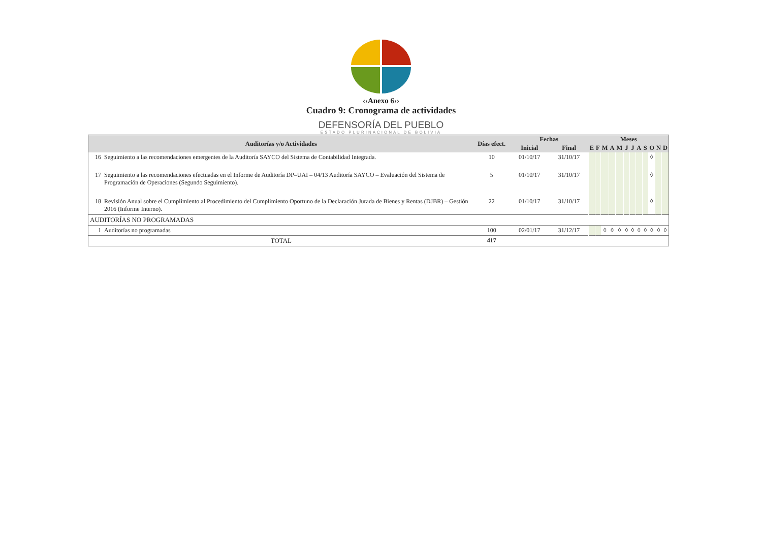‹‹Anexo 6››
Cuadro 9: Cronograma de actividades
DEFENSORÍA DEL PUEBLO
ESTADO PLURINACIONAL DE BOLIVIA
| Auditorías y/o Actividades | | Días efect. | Fechas | | Meses | | | | | | | | | | | |
| --- | --- | --- | --- | --- | --- | --- | --- | --- | --- | --- | --- | --- | --- | --- | --- | --- |
| | | | Inicial | Final | E | F | M | A | M | J | J | A | S | O | N | D |
| 16 | Seguimiento a las recomendaciones emergentes de la Auditoría SAYCO del Sistema de Contabilidad Integrada. | 10 | 01/10/17 | 31/10/17 | | | | | | | | | | ◊ | | |
| 17 | Seguimiento a las recomendaciones efectuadas en el Informe de Auditoría DP–UAI – 04/13 Auditoría SAYCO – Evaluación del Sistema de Programación de Operaciones (Segundo Seguimiento). | 5 | 01/10/17 | 31/10/17 | | | | | | | | | | ◊ | | |
| 18 | Revisión Anual sobre el Cumplimiento al Procedimiento del Cumplimiento Oportuno de la Declaración Jurada de Bienes y Rentas (DJBR) – Gestión 2016 (Informe Interno). | 22 | 01/10/17 | 31/10/17 | | | | | | | | | | ◊ | | |
| AUDITORÍAS NO PROGRAMADAS | | | | | | | | | | | | | | | | |
| 1 | Auditorías no programadas | 100 | 02/01/17 | 31/12/17 | | | ◊ | ◊ | ◊ | ◊ | ◊ | ◊ | ◊ | ◊ | ◊ | ◊ |
| TOTAL | | 417 | | | | | | | | | | | | | | |